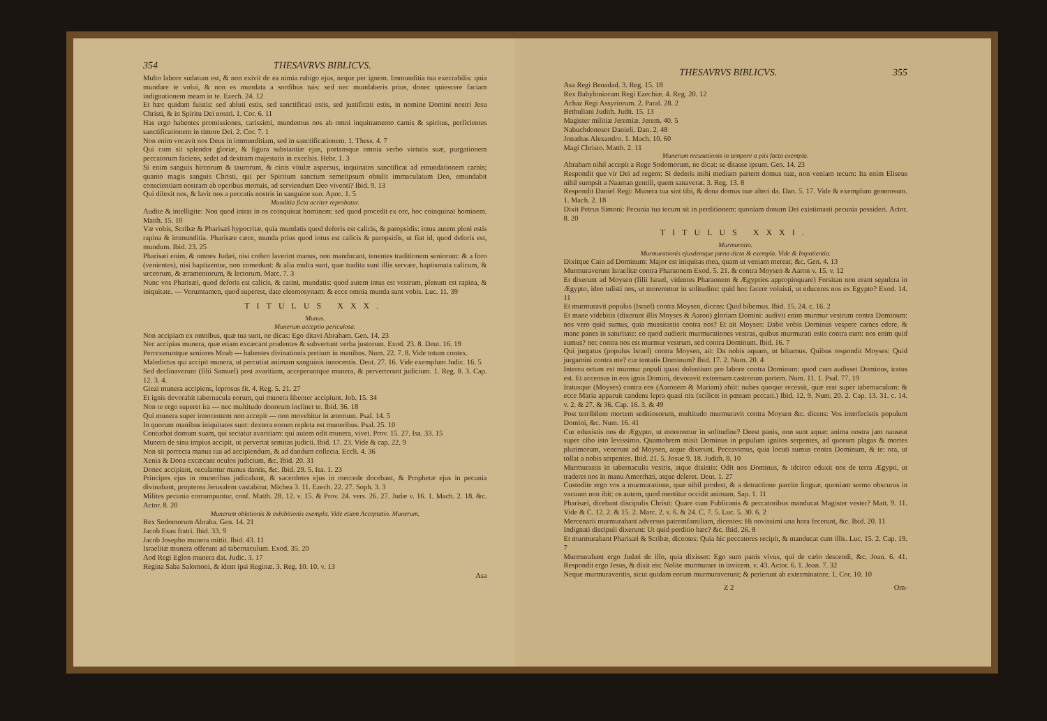354 THESAVRVS BIBLICVS.
Multo labore sudatum est, & non exivit de ea nimia rubigo ejus, neque per ignem. Immunditia tua execrabilis: quia mundare te volui, & non es mundata a sordibus tuis: sed nec mundaberis prius, donec quiescere faciam indignationem meam in te. Ezech. 24. 12
Et hæc quidam fuistis: sed abluti estis, sed sanctificati estis, sed justificati estis, in nomine Domini nostri Jesu Christi, & in Spiritu Dei nostri. 1. Cor. 6. 11
Has ergo habentes promissiones, carissimi, mundemus nos ab omni inquinamento carnis & spiritus, perficientes sanctificationem in timore Dei. 2. Cor. 7. 1
Non enim vocavit nos Deus in immunditiam, sed in sanctificationem. 1. Thess. 4. 7
Qui cum sit splendor gloriæ, & figura substantiæ ejus, portansque omnia verbo virtutis suæ, purgationem peccatorum faciens, sedet ad dextram majestatis in excelsis. Hebr. 1. 3
Si enim sanguis hircorum & taurorum, & cinis vitulæ aspersus, inquinatos sanctificat ad emundationem carnis; quanto magis sanguis Christi, qui per Spiritum sanctum semetipsum obtulit immaculatum Deo, emundabit conscientiam nostram ab operibus mortuis, ad serviendum Deo viventi? Ibid. 9. 13
Qui dilexit nos, & lavit nos a peccatis nostris in sanguine suo. Apoc. 1. 5
Munditia ficta acriter reprobatur.
Audite & intelligite: Non quod intrat in os coinquinat hominem: sed quod procedit ex ore, hoc coinquinat hominem. Matth. 15. 10
Væ vobis, Scribæ & Pharisæi hypocritæ, quia mundatis quod deforis est calicis, & paropsidis: intus autem pleni estis rapina & immunditia. Pharisæe cæce, munda prius quod intus est calicis & paropsidis, ut fiat id, quod deforis est, mundum. Ibid. 23. 25
Pharisæi enim, & omnes Judæi, nisi crebro laverint manus, non manducant, tenentes traditionem seniorum: & a foro (venientes), nisi baptizentur, non comedunt: & alia multa sunt, quæ tradita sunt illis servare, baptismata calicum, & urceorum, & æramentorum, & lectorum. Marc. 7. 3
Nunc vos Pharisæi, quod deforis est calicis, & catini, mundatis: quod autem intus est vestrum, plenum est rapina, & iniquitate. --- Verumtamen, quod superest, date eleemosynam: & ecce omnia munda sunt vobis. Luc. 11. 39
TITULUS XXX.
Munus.
Munerum acceptio periculosa.
Non accipiam ex omnibus, quæ tua sunt, ne dicas: Ego ditavi Abraham. Gen. 14. 23
Nec accipias munera, quæ etiam excæcant prudentes & subvertunt verba justorum. Exod. 23. 8. Deut. 16. 19
Perrexeruntque seniores Moab --- habentes divinationis pretium in manibus. Num. 22. 7. 8. Vide totum contex.
Maledictus qui accipit munera, ut percutiat animam sanguinis innocentis. Deut. 27. 16. Vide exemplum Judic. 16. 5
Sed declinaverunt (filii Samuel) post avaritiam, acceperuntque munera, & perverterunt judicium. 1. Reg. 8. 3. Cap. 12. 3. 4.
Giezi munera accipiens, leprosus fit. 4. Reg. 5. 21. 27
Et ignis devorabit tabernacula eorum, qui munera libenter accipiunt. Job. 15. 34
Non te ergo superet ira --- nec multitudo donorum inclinet te. Ibid. 36. 18
Qui munera super innocentem non accepit --- non movebitur in æternum. Psal. 14. 5
In quorum manibus iniquitates sunt: dextera eorum repleta est muneribus. Psal. 25. 10
Conturbat domum suam, qui sectatur avaritiam: qui autem odit munera, vivet. Prov. 15. 27. Isa. 33. 15
Munera de sinu impius accipit, ut pervertat semitas judicii. Ibid. 17. 23. Vide & cap. 22. 9
Non sit porrecta manus tua ad accipiendum, & ad dandum collecta. Eccli. 4. 36
Xenia & Dona excæcant oculos judicium, &c. Ibid. 20. 31
Donec accipiant, osculantur manus dantis, &c. Ibid. 29. 5. Isa. 1. 23
Principes ejus in muneribus judicabant, & sacerdotes ejus in mercede docebant, & Prophetæ ejus in pecunia divinabant, propterea Jerusalem vastabitur. Michea 3. 11. Ezech. 22. 27. Soph. 3. 3
Milites pecunia corrumpuntur, conf. Matth. 28. 12. v. 15. & Prov. 24. vers. 26. 27. Judæ v. 16. 1. Mach. 2. 18. &c. Actor. 8. 20
Munerum oblationis & exhibitionis exempla. Vide etiam Acceptatio. Munerum.
Rex Sodomorum Abraha. Gen. 14. 21
Jacob Esau fratri. Ibid. 33. 9
Jacob Josepho munera mittit. Ibid. 43. 11
Israelitæ munera offerunt ad tabernaculum. Exod. 35. 20
Aod Regi Eglon munera dat. Judic. 3. 17
Regina Saba Salomoni, & idem ipsi Reginæ. 3. Reg. 10. 10. v. 13
Asa
THESAVRVS BIBLICVS. 355
Asa Regi Benadad. 3. Reg. 15. 18
Rex Babyloniorum Regi Ezechiæ. 4. Reg. 20. 12
Achaz Regi Assyriorum. 2. Paral. 28. 2
Bethuliani Judith. Judit. 15. 13
Magister militiæ Jeremiæ. Jerem. 40. 5
Nabuchdonosor Danieli. Dan. 2. 48
Jonathas Alexandro. 1. Mach. 10. 60
Magi Christo. Matth. 2. 11
Munerum recusationis in tempore a piis facta exempla.
Abraham nihil accepit a Rege Sodomorum, ne dicat: se ditasse ipsum. Gen. 14. 23
Respondit que vir Dei ad regem: Si dederis mihi mediam partem domus tuæ, non veniam tecum: Ita enim Eliseus nihil sumpsit a Naaman gentili, quem sanaverat. 3. Reg. 13. 8
Respondit Daniel Regi: Munera tua sint tibi, & dona domus tuæ alteri da. Dan. 5. 17. Vide & exemplum generosum. 1. Mach. 2. 18
Dixit Petrus Simoni: Pecunia tua tecum sit in perditionem: quoniam donum Dei existimasti pecunia possideri. Actor. 8. 20
TITULUS XXXI.
Murmuratio.
Murmurationis ejusdemque pœna dicta & exempla. Vide & Impatientia.
Dixitque Cain ad Dominum: Major est iniquitas mea, quam ut veniam merear, &c. Gen. 4. 13
Murmuraverunt Israelitæ contra Pharaonem Exod. 5. 21. & contra Moysen & Aaron v. 15. v. 12
Et dixerunt ad Moysen (filii Israel, videntes Pharaonem & Ægyptios appropinquare) Forsitan non erant sepulcra in Ægypto, ideo tulisti nos, ut moreremur in solitudine: quid hoc facere voluisti, ut educeres nos ex Egypto? Exod. 14. 11
Et murmuravit populus (Israel) contra Moysen, dicens: Quid bibemus. Ibid. 15. 24. c. 16. 2
Et mane videbitis (dixerunt illis Moyses & Aaron) gloriam Domini: audivit enim murmur vestrum contra Dominum: nos vero quid sumus, quia mussitastis contra nos? Et ait Moyses: Dabit vobis Dominus vespere carnes edere, & mane panes in saturitate: eo quod audierit murmurationes vestras, quibus murmurati estis contra eum: nos enim quid sumus? nec contra nos est murmur vestrum, sed contra Dominum. Ibid. 16. 7
Qui jurgatus (populus Israel) contra Moysen, ait: Da nobis aquam, ut bibamus. Quibus respondit Moyses: Quid jurgamini contra me? cur tentatis Dominum? Ibid. 17. 2. Num. 20. 4
Interea ortum est murmur populi quasi dolentium pro labore contra Dominum: quod cum audisset Dominus, iratus est. Et accensus in eos ignis Domini, devoravit extremam castrorum partem. Num. 11. 1. Psal. 77. 19
Iratusque (Moyses) contra eos (Aaronem & Mariam) abiit: nubes quoque recessit, quæ erat super tabernaculum: & ecce Maria apparuit candens lepra quasi nix (scilicet in pœnam peccati.) Ibid. 12. 9. Num. 20. 2. Cap. 13. 31. c. 14. v. 2. & 27. & 36. Cap. 16. 3. & 49
Post terribilem mortem seditiosorum, multitudo murmuravit contra Moysen &c. dicens: Vos interfecistis populum Domini, &c. Num. 16. 41
Cur eduxistis nos de Ægypto, ut moreremur in solitudine? Deest panis, non sunt aquæ: anima nostra jam nauseat super cibo isto levissimo. Quamobrem misit Dominus in populum ignitos serpentes, ad quorum plagas & mortes plurimorum, venerunt ad Moysen, atque dixerunt. Peccavimus, quia locuti sumus contra Dominum, & te: ora, ut tollat a nobis serpentes. Ibid. 21. 5. Josue 9. 18. Judith. 8. 10
Murmurastis in tabernaculis vestris, atque dixistis: Odit nos Dominus, & idcirco eduxit nos de terra Ægypti, ut traderet nos in manu Amorrhæi, atque deleret. Deut. 1. 27
Custodite ergo vos a murmuratione, quæ nihil prodest, & a detractione parcite linguæ, quoniam sermo obscurus in vacuum non ibit: os autem, quod mentitur occidit animam. Sap. 1. 11
Pharisæi, dicebant discipulis Christi: Quare cum Publicanis & peccatoribus manducat Magister vester? Matt. 9. 11. Vide & C. 12. 2. & 15. 2. Marc. 2. v. 6. & 24. C. 7. 5. Luc. 5. 30. 6. 2
Mercenarii murmurabant adversus patremfamiliam, dicentes: Hi novissimi una hora fecerunt, &c. Ibid. 20. 11
Indignati discipuli dixerunt: Ut quid perditio hæc? &c. Ibid. 26. 8
Et murmurabant Pharisæi & Scribæ, dicentes: Quia hic peccatores recipit, & manducat cum illis. Luc. 15. 2. Cap. 19. 7
Murmurabant ergo Judæi de illo, quia dixisset: Ego sum panis vivus, qui de cælo descendi, &c. Joan. 6. 41. Respondit ergo Jesus, & dixit eis: Nolite murmurare in invicem. v. 43. Actor. 6. 1. Joan. 7. 32
Neque murmuraveritis, sicut quidam eorum murmuraverunt; & perierunt ab exterminatore. 1. Cor. 10. 10
Z 2 Om-